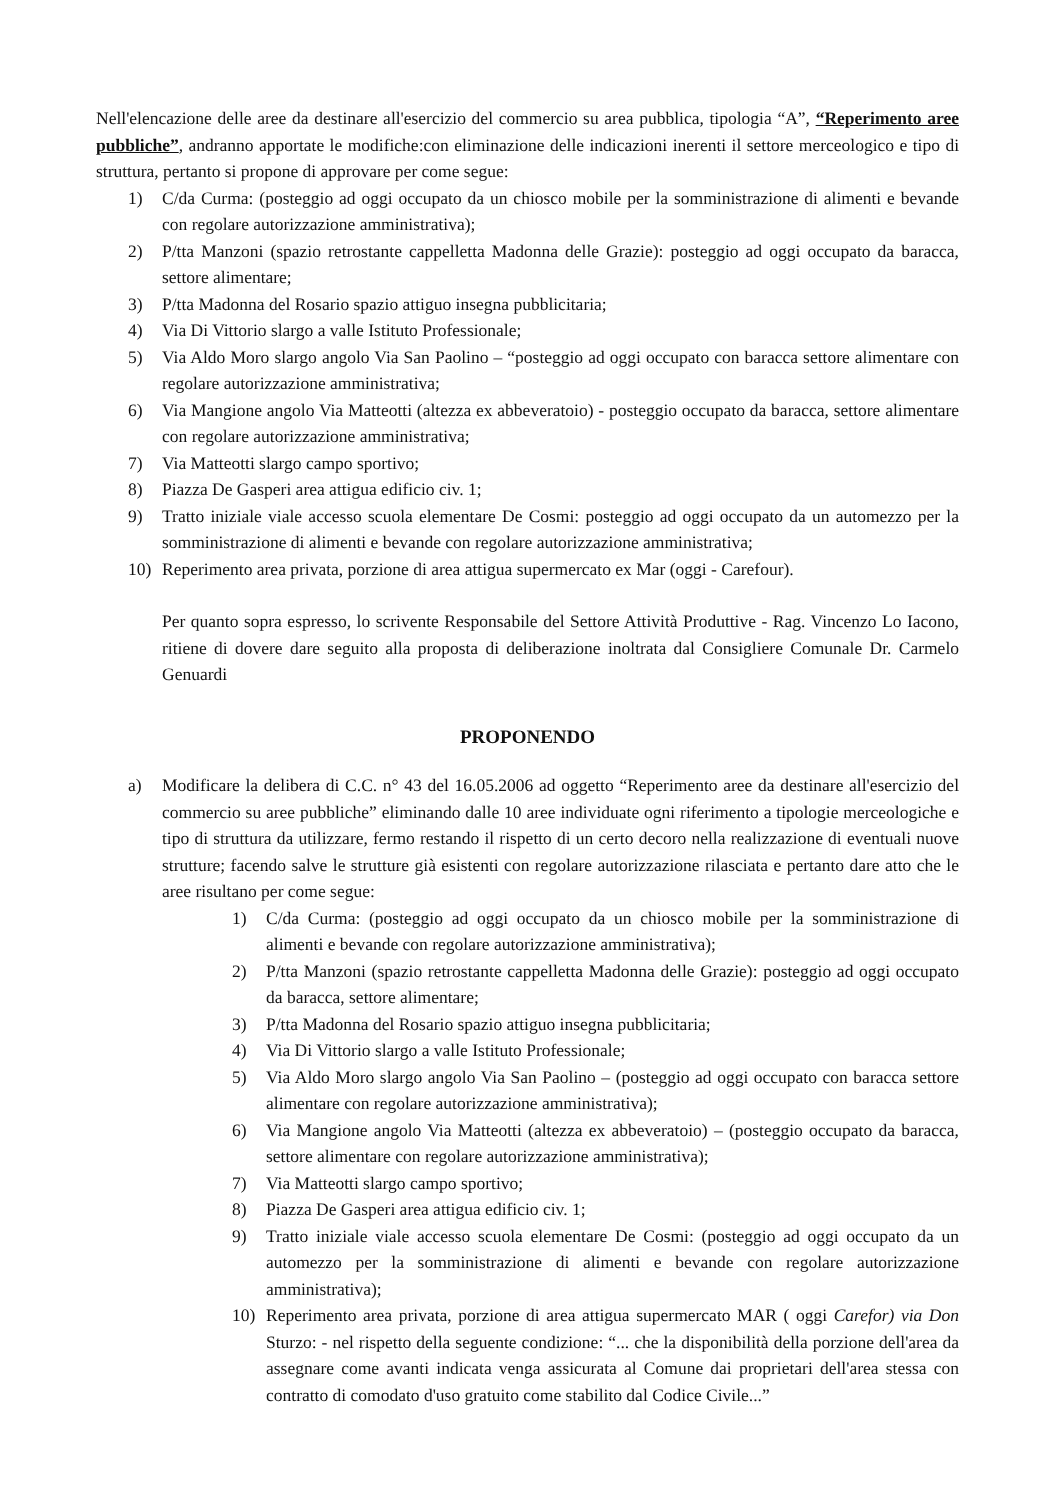Nell'elencazione delle aree da destinare all'esercizio del commercio su area pubblica, tipologia “A”, “Reperimento aree pubbliche”, andranno apportate le modifiche:con eliminazione delle indicazioni inerenti il settore merceologico e tipo di struttura, pertanto si propone di approvare per come segue:
1) C/da Curma: (posteggio ad oggi occupato da un chiosco mobile per la somministrazione di alimenti e bevande con regolare autorizzazione amministrativa);
2) P/tta Manzoni (spazio retrostante cappelletta Madonna delle Grazie): posteggio ad oggi occupato da baracca, settore alimentare;
3) P/tta Madonna del Rosario spazio attiguo insegna pubblicitaria;
4) Via Di Vittorio slargo a valle Istituto Professionale;
5) Via Aldo Moro slargo angolo Via San Paolino – “posteggio ad oggi occupato con baracca settore alimentare con regolare autorizzazione amministrativa;
6) Via Mangione angolo Via Matteotti (altezza ex abbeveratoio) - posteggio occupato da baracca, settore alimentare con regolare autorizzazione amministrativa;
7) Via Matteotti slargo campo sportivo;
8) Piazza De Gasperi area attigua edificio civ. 1;
9) Tratto iniziale viale accesso scuola elementare De Cosmi: posteggio ad oggi occupato da un automezzo per la somministrazione di alimenti e bevande con regolare autorizzazione amministrativa;
10) Reperimento area privata, porzione di area attigua supermercato ex Mar (oggi - Carefour).
Per quanto sopra espresso, lo scrivente Responsabile del Settore Attività Produttive - Rag. Vincenzo Lo Iacono, ritiene di dovere dare seguito alla proposta di deliberazione inoltrata dal Consigliere Comunale Dr. Carmelo Genuardi
PROPONENDO
a) Modificare la delibera di C.C. n° 43 del 16.05.2006 ad oggetto “Reperimento aree da destinare all'esercizio del commercio su aree pubbliche” eliminando dalle 10 aree individuate ogni riferimento a tipologie merceologiche e tipo di struttura da utilizzare, fermo restando il rispetto di un certo decoro nella realizzazione di eventuali nuove strutture; facendo salve le strutture già esistenti con regolare autorizzazione rilasciata e pertanto dare atto che le aree risultano per come segue:
1) C/da Curma: (posteggio ad oggi occupato da un chiosco mobile per la somministrazione di alimenti e bevande con regolare autorizzazione amministrativa);
2) P/tta Manzoni (spazio retrostante cappelletta Madonna delle Grazie): posteggio ad oggi occupato da baracca, settore alimentare;
3) P/tta Madonna del Rosario spazio attiguo insegna pubblicitaria;
4) Via Di Vittorio slargo a valle Istituto Professionale;
5) Via Aldo Moro slargo angolo Via San Paolino – (posteggio ad oggi occupato con baracca settore alimentare con regolare autorizzazione amministrativa);
6) Via Mangione angolo Via Matteotti (altezza ex abbeveratoio) – (posteggio occupato da baracca, settore alimentare con regolare autorizzazione amministrativa);
7) Via Matteotti slargo campo sportivo;
8) Piazza De Gasperi area attigua edificio civ. 1;
9) Tratto iniziale viale accesso scuola elementare De Cosmi: (posteggio ad oggi occupato da un automezzo per la somministrazione di alimenti e bevande con regolare autorizzazione amministrativa);
10) Reperimento area privata, porzione di area attigua supermercato MAR ( oggi Carefor) via Don Sturzo: - nel rispetto della seguente condizione: “... che la disponibilità della porzione dell'area da assegnare come avanti indicata venga assicurata al Comune dai proprietari dell'area stessa con contratto di comodato d'uso gratuito come stabilito dal Codice Civile...”